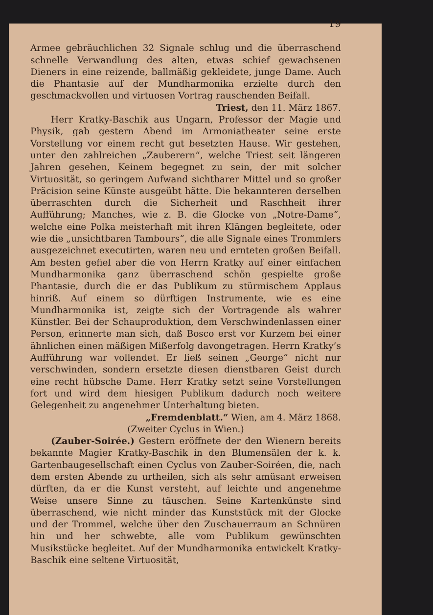19
Armee gebräuchlichen 32 Signale schlug und die überraschend schnelle Verwandlung des alten, etwas schief gewachsenen Dieners in eine reizende, ballmäßig gekleidete, junge Dame. Auch die Phantasie auf der Mundharmonika erzielte durch den geschmackvollen und virtuosen Vortrag rauschenden Beifall.
Triest, den 11. März 1867.
Herr Kratky-Baschik aus Ungarn, Professor der Magie und Physik, gab gestern Abend im Armoniatheater seine erste Vorstellung vor einem recht gut besetzten Hause. Wir gestehen, unter den zahlreichen „Zauberern“, welche Triest seit längeren Jahren gesehen, Keinem begegnet zu sein, der mit solcher Virtuosität, so geringem Aufwand sichtbarer Mittel und so großer Präcision seine Künste ausgeübt hätte. Die bekannteren derselben überraschten durch die Sicherheit und Raschheit ihrer Aufführung; Manches, wie z. B. die Glocke von „Notre-Dame“, welche eine Polka meisterhaft mit ihren Klängen begleitete, oder wie die „unsichtbaren Tambours“, die alle Signale eines Trommlers ausgezeichnet executirten, waren neu und ernteten großen Beifall. Am besten gefiel aber die von Herrn Kratky auf einer einfachen Mundharmonika ganz überraschend schön gespielte große Phantasie, durch die er das Publikum zu stürmischem Applaus hinriß. Auf einem so dürftigen Instrumente, wie es eine Mundharmonika ist, zeigte sich der Vortragende als wahrer Künstler. Bei der Schauproduktion, dem Verschwindenlassen einer Person, erinnerte man sich, daß Bosco erst vor Kurzem bei einer ähnlichen einen mäßigen Mißerfolg davongetragen. Herrn Kratky’s Aufführung war vollendet. Er ließ seinen „George“ nicht nur verschwinden, sondern ersetzte diesen dienstbaren Geist durch eine recht hübsche Dame. Herr Kratky setzt seine Vorstellungen fort und wird dem hiesigen Publikum dadurch noch weitere Gelegenheit zu angenehmer Unterhaltung bieten.
„Fremdenblatt.“ Wien, am 4. März 1868.
(Zweiter Cyclus in Wien.)
(Zauber-Soirée.) Gestern eröffnete der den Wienern bereits bekannte Magier Kratky-Baschik in den Blumensälen der k. k. Gartenbaugesellschaft einen Cyclus von Zauber-Soiréen, die, nach dem ersten Abende zu urtheilen, sich als sehr amüsant erweisen dürften, da er die Kunst versteht, auf leichte und angenehme Weise unsere Sinne zu täuschen. Seine Kartenkünste sind überraschend, wie nicht minder das Kunststück mit der Glocke und der Trommel, welche über den Zuschauerraum an Schnüren hin und her schwebte, alle vom Publikum gewünschten Musikstücke begleitet. Auf der Mundharmonika entwickelt Kratky-Baschik eine seltene Virtuosität,